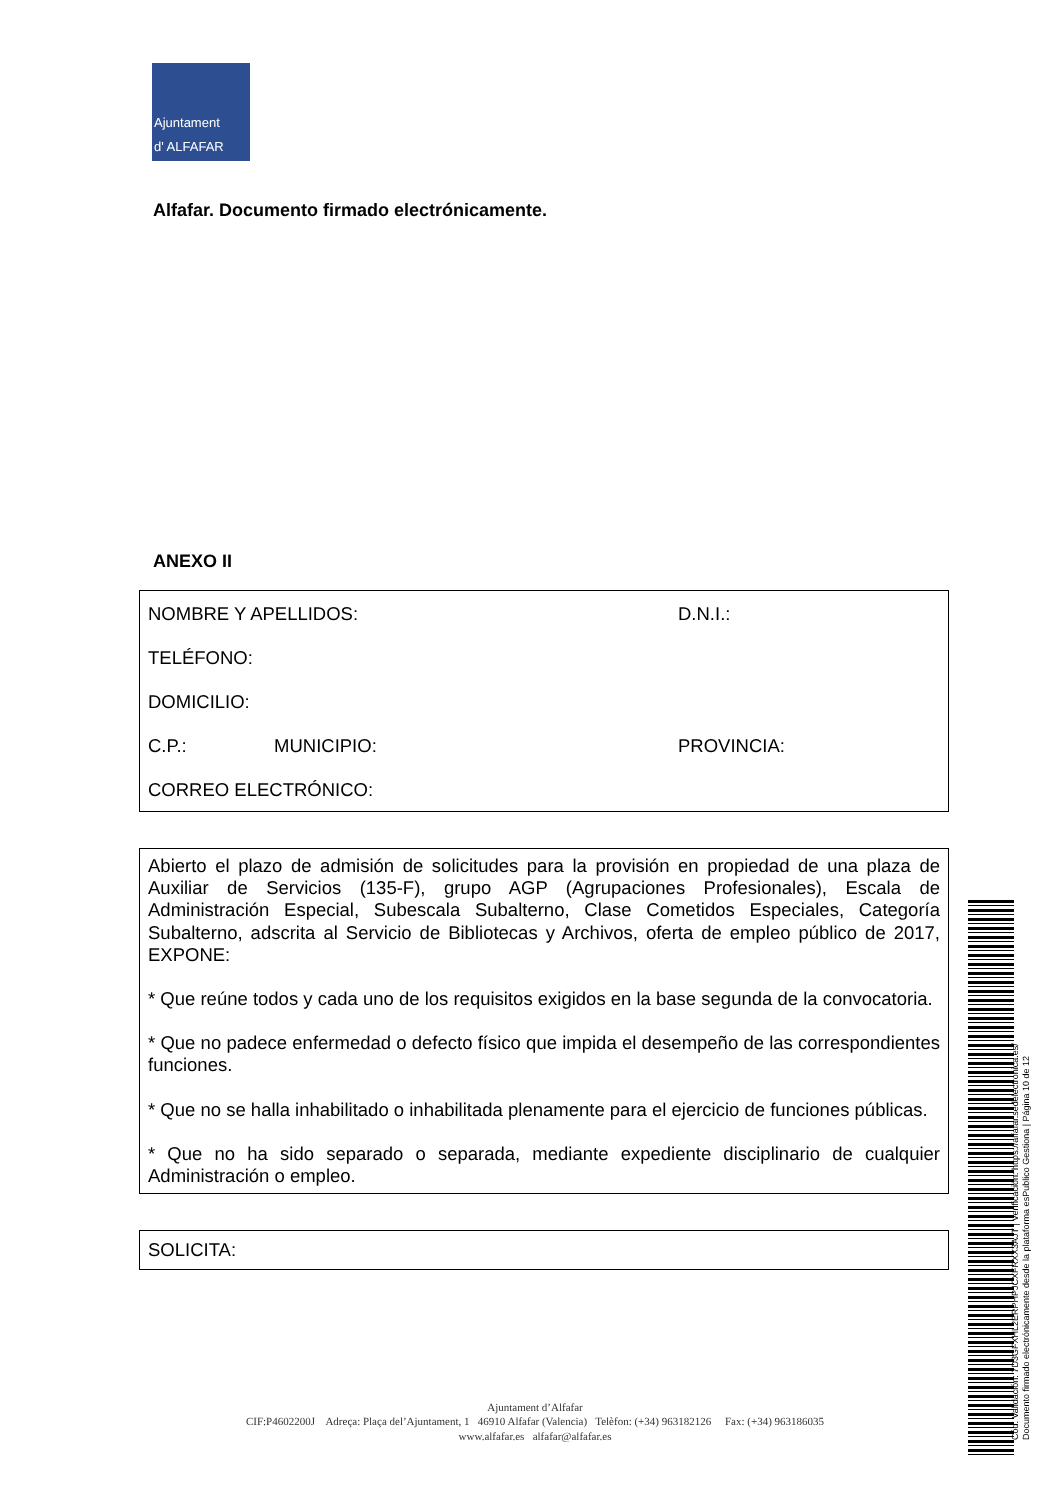Ajuntament
d' ALFAFAR
Alfafar. Documento firmado electrónicamente.
ANEXO II
NOMBRE Y APELLIDOS: D.N.I.:
TELÉFONO:
DOMICILIO:
C.P.: MUNICIPIO: PROVINCIA:
CORREO ELECTRÓNICO:
Abierto el plazo de admisión de solicitudes para la provisión en propiedad de una plaza de Auxiliar de Servicios (135-F), grupo AGP (Agrupaciones Profesionales), Escala de Administración Especial, Subescala Subalterno, Clase Cometidos Especiales, Categoría Subalterno, adscrita al Servicio de Bibliotecas y Archivos, oferta de empleo público de 2017, EXPONE:
* Que reúne todos y cada uno de los requisitos exigidos en la base segunda de la convocatoria.
* Que no padece enfermedad o defecto físico que impida el desempeño de las correspondientes funciones.
* Que no se halla inhabilitado o inhabilitada plenamente para el ejercicio de funciones públicas.
* Que no ha sido separado o separada, mediante expediente disciplinario de cualquier Administración o empleo.
SOLICITA:
Ajuntament d’Alfafar
CIF:P4602200J Adreça: Plaça del’Ajuntament, 1 46910 Alfafar (Valencia) Telèfon: (+34) 963182126 Fax: (+34) 963186035
www.alfafar.es alfafar@alfafar.es
Cód. Validación: 7D3GFXHL2ERPHPJCXFRXX3AJT | Verificación: https://alfafar.sedelectronica.es/
Documento firmado electrónicamente desde la plataforma esPublico Gestiona | Página 10 de 12